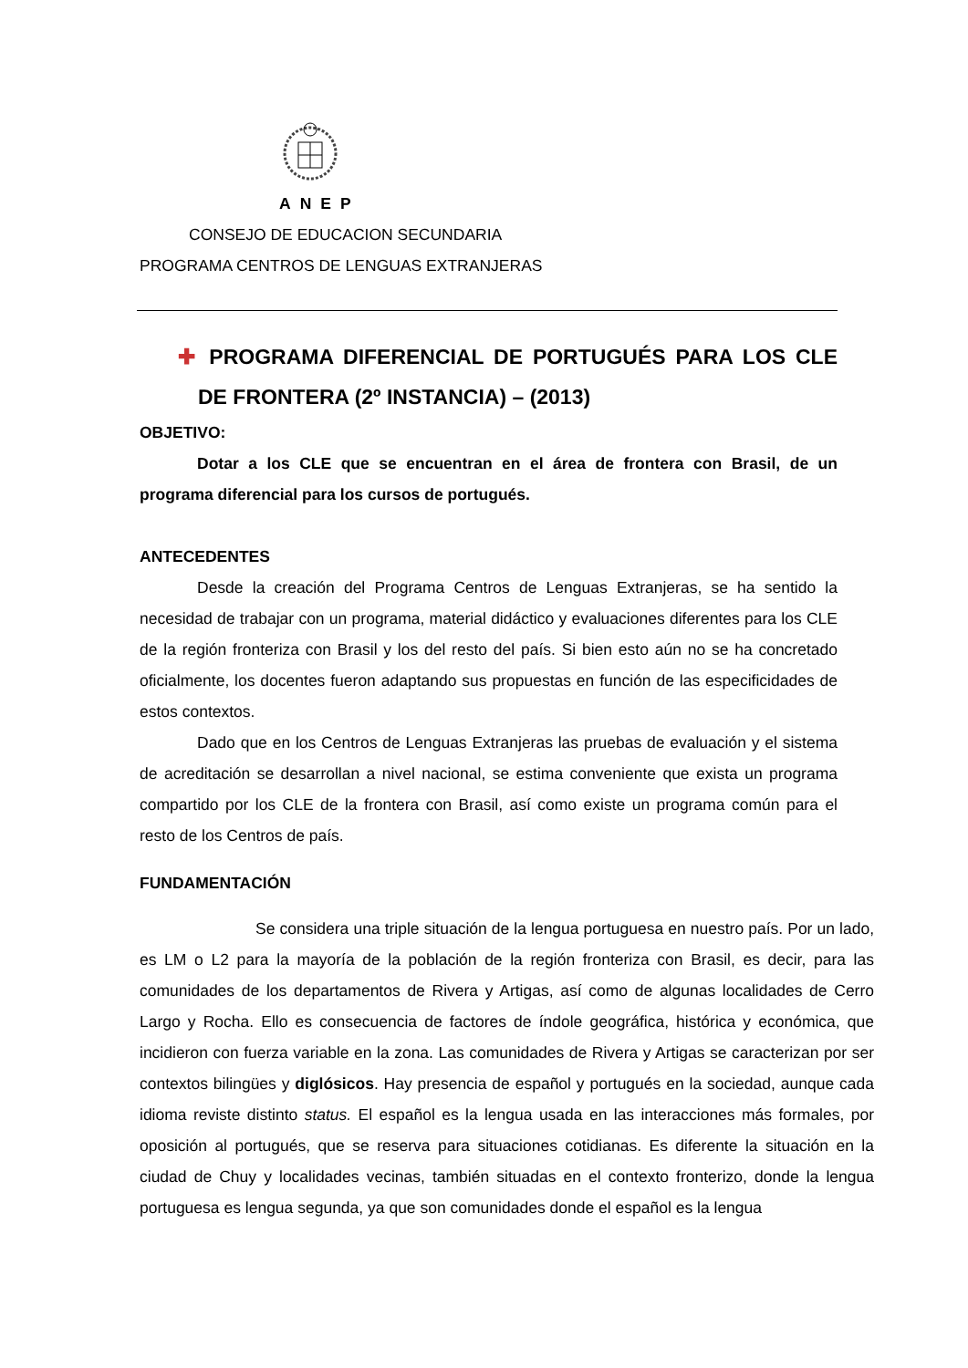ANEP
CONSEJO DE EDUCACION SECUNDARIA
PROGRAMA CENTROS DE LENGUAS EXTRANJERAS
✚ PROGRAMA DIFERENCIAL DE PORTUGUÉS PARA LOS CLE DE FRONTERA (2º INSTANCIA) – (2013)
OBJETIVO:
Dotar a los CLE que se encuentran en el área de frontera con Brasil, de un programa diferencial para los cursos de portugués.
ANTECEDENTES
Desde la creación del Programa Centros de Lenguas Extranjeras, se ha sentido la necesidad de trabajar con un programa, material didáctico y evaluaciones diferentes para los CLE de la región fronteriza con Brasil y los del resto del país. Si bien esto aún no se ha concretado oficialmente, los docentes fueron adaptando sus propuestas en función de las especificidades de estos contextos.
Dado que en los Centros de Lenguas Extranjeras las pruebas de evaluación y el sistema de acreditación se desarrollan a nivel nacional, se estima conveniente que exista un programa compartido por los CLE de la frontera con Brasil, así como existe un programa común para el resto de los Centros de país.
FUNDAMENTACIÓN
Se considera una triple situación de la lengua portuguesa en nuestro país. Por un lado, es LM o L2 para la mayoría de la población de la región fronteriza con Brasil, es decir, para las comunidades de los departamentos de Rivera y Artigas, así como de algunas localidades de Cerro Largo y Rocha. Ello es consecuencia de factores de índole geográfica, histórica y económica, que incidieron con fuerza variable en la zona. Las comunidades de Rivera y Artigas se caracterizan por ser contextos bilingües y diglósicos. Hay presencia de español y portugués en la sociedad, aunque cada idioma reviste distinto status. El español es la lengua usada en las interacciones más formales, por oposición al portugués, que se reserva para situaciones cotidianas. Es diferente la situación en la ciudad de Chuy y localidades vecinas, también situadas en el contexto fronterizo, donde la lengua portuguesa es lengua segunda, ya que son comunidades donde el español es la lengua